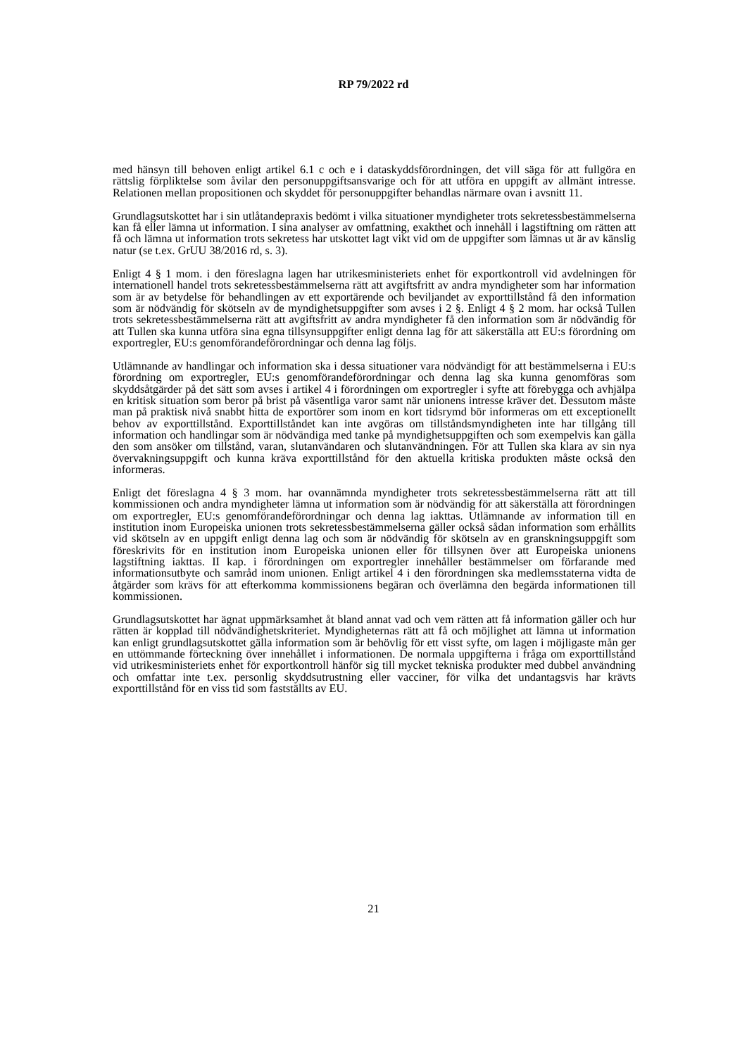RP 79/2022 rd
med hänsyn till behoven enligt artikel 6.1 c och e i dataskyddsförordningen, det vill säga för att fullgöra en rättslig förpliktelse som åvilar den personuppgiftsansvarige och för att utföra en uppgift av allmänt intresse. Relationen mellan propositionen och skyddet för personuppgifter behandlas närmare ovan i avsnitt 11.
Grundlagsutskottet har i sin utlåtandepraxis bedömt i vilka situationer myndigheter trots sekretessbestämmelserna kan få eller lämna ut information. I sina analyser av omfattning, exakthet och innehåll i lagstiftning om rätten att få och lämna ut information trots sekretess har utskottet lagt vikt vid om de uppgifter som lämnas ut är av känslig natur (se t.ex. GrUU 38/2016 rd, s. 3).
Enligt 4 § 1 mom. i den föreslagna lagen har utrikesministeriets enhet för exportkontroll vid avdelningen för internationell handel trots sekretessbestämmelserna rätt att avgiftsfritt av andra myndigheter som har information som är av betydelse för behandlingen av ett exportärende och beviljandet av exporttillstånd få den information som är nödvändig för skötseln av de myndighetsuppgifter som avses i 2 §. Enligt 4 § 2 mom. har också Tullen trots sekretessbestämmelserna rätt att avgiftsfritt av andra myndigheter få den information som är nödvändig för att Tullen ska kunna utföra sina egna tillsynsuppgifter enligt denna lag för att säkerställa att EU:s förordning om exportregler, EU:s genomförandeförordningar och denna lag följs.
Utlämnande av handlingar och information ska i dessa situationer vara nödvändigt för att bestämmelserna i EU:s förordning om exportregler, EU:s genomförandeförordningar och denna lag ska kunna genomföras som skyddsåtgärder på det sätt som avses i artikel 4 i förordningen om exportregler i syfte att förebygga och avhjälpa en kritisk situation som beror på brist på väsentliga varor samt när unionens intresse kräver det. Dessutom måste man på praktisk nivå snabbt hitta de exportörer som inom en kort tidsrymd bör informeras om ett exceptionellt behov av exporttillstånd. Exporttillståndet kan inte avgöras om tillståndsmyndigheten inte har tillgång till information och handlingar som är nödvändiga med tanke på myndighetsuppgiften och som exempelvis kan gälla den som ansöker om tillstånd, varan, slutanvändaren och slutanvändningen. För att Tullen ska klara av sin nya övervakningsuppgift och kunna kräva exporttillstånd för den aktuella kritiska produkten måste också den informeras.
Enligt det föreslagna 4 § 3 mom. har ovannämnda myndigheter trots sekretessbestämmelserna rätt att till kommissionen och andra myndigheter lämna ut information som är nödvändig för att säkerställa att förordningen om exportregler, EU:s genomförandeförordningar och denna lag iakttas. Utlämnande av information till en institution inom Europeiska unionen trots sekretessbestämmelserna gäller också sådan information som erhållits vid skötseln av en uppgift enligt denna lag och som är nödvändig för skötseln av en granskningsuppgift som föreskrivits för en institution inom Europeiska unionen eller för tillsynen över att Europeiska unionens lagstiftning iakttas. II kap. i förordningen om exportregler innehåller bestämmelser om förfarande med informationsutbyte och samråd inom unionen. Enligt artikel 4 i den förordningen ska medlemsstaterna vidta de åtgärder som krävs för att efterkomma kommissionens begäran och överlämna den begärda informationen till kommissionen.
Grundlagsutskottet har ägnat uppmärksamhet åt bland annat vad och vem rätten att få information gäller och hur rätten är kopplad till nödvändighetskriteriet. Myndigheternas rätt att få och möjlighet att lämna ut information kan enligt grundlagsutskottet gälla information som är behövlig för ett visst syfte, om lagen i möjligaste mån ger en uttömmande förteckning över innehållet i informationen. De normala uppgifterna i fråga om exporttillstånd vid utrikesministeriets enhet för exportkontroll hänför sig till mycket tekniska produkter med dubbel användning och omfattar inte t.ex. personlig skyddsutrustning eller vacciner, för vilka det undantagsvis har krävts exporttillstånd för en viss tid som fastställts av EU.
21